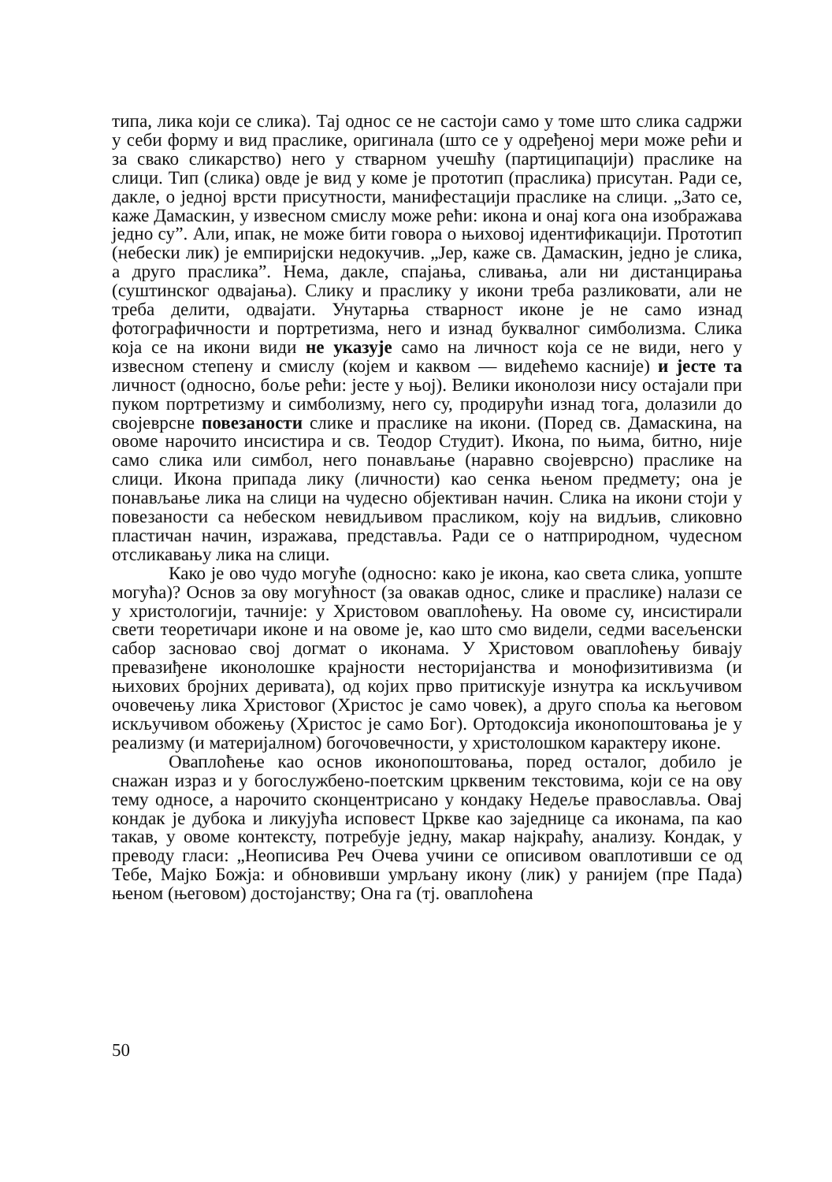типа, лика који се слика). Тај однос се не састоји само у томе што слика садржи у себи форму и вид праслике, оригинала (што се у одређеној мери може рећи и за свако сликарство) него у стварном учешћу (партиципацији) праслике на слици. Тип (слика) овде је вид у коме је прототип (праслика) присутан. Ради се, дакле, о једној врсти присутности, манифестацији праслике на слици. „Зато се, каже Дамаскин, у извесном смислу може рећи: икона и онај кога она изображава једно су”. Али, ипак, не може бити говора о њиховој идентификацији. Прототип (небески лик) је емпиријски недокучив. „Јер, каже св. Дамаскин, једно је слика, а друго праслика”. Нема, дакле, спајања, сливања, али ни дистанцирања (суштинског одвајања). Слику и праслику у икони треба разликовати, али не треба делити, одвајати. Унутарња стварност иконе је не само изнад фотографичности и портретизма, него и изнад буквалног симболизма. Слика која се на икони види не указује само на личност која се не види, него у извесном степену и смислу (којем и каквом — видећемо касније) и јесте та личност (односно, боље рећи: јесте у њој). Велики иконолози нису остајали при пуком портретизму и симболизму, него су, продирући изнад тога, долазили до својеврсне повезаности слике и праслике на икони. (Поред св. Дамаскина, на овоме нарочито инсистира и св. Теодор Студит). Икона, по њима, битно, није само слика или симбол, него понављање (наравно својеврсно) праслике на слици. Икона припада лику (личности) као сенка њеном предмету; она је понављање лика на слици на чудесно објективан начин. Слика на икони стоји у повезаности са небеском невидљивом прасликом, коју на видљив, сликовно пластичан начин, изражава, представља. Ради се о натприродном, чудесном отсликавању лика на слици.
Како је ово чудо могуће (односно: како је икона, као света слика, уопште могућа)? Основ за ову могућност (за овакав однос, слике и праслике) налази се у христологији, тачније: у Христовом оваплоћењу. На овоме су, инсистирали свети теоретичари иконе и на овоме је, као што смо видели, седми васељенски сабор засновао свој догмат о иконама. У Христовом оваплоћењу бивају превазиђене иконолошке крајности несторијанства и монофизитивизма (и њихових бројних деривата), од којих прво притискује изнутра ка искључивом очовечењу лика Христовог (Христос је само човек), а друго споља ка његовом искључивом обожењу (Христос је само Бог). Ортодоксија иконопоштовања је у реализму (и материјалном) богочовечности, у христолошком карактеру иконе.
Оваплоћење као основ иконопоштовања, поред осталог, добило је снажан израз и у богослужбено-поетским црквеним текстовима, који се на ову тему односе, а нарочито сконцентрисано у кондаку Недеље православља. Овај кондак је дубока и ликујућа исповест Цркве као заједнице са иконама, па као такав, у овоме контексту, потребује једну, макар најкраћу, анализу. Кондак, у преводу гласи: „Неописива Реч Очева учини се описивом оваплотивши се од Тебе, Мајко Божја: и обновивши умрљану икону (лик) у ранијем (пре Пада) њеном (његовом) достојанству; Она га (тј. оваплоћена
50